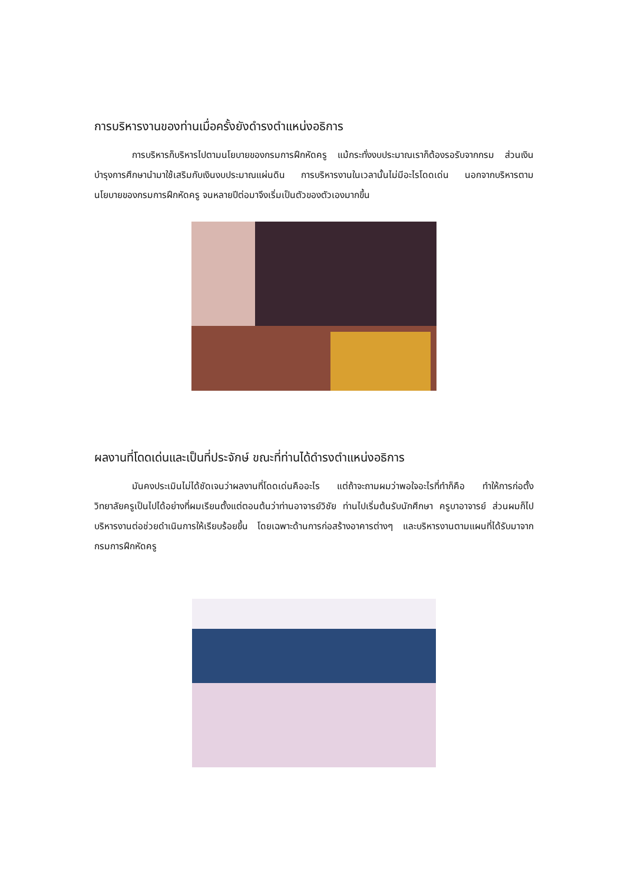การบริหารงานของท่านเมื่อครั้งยังดำรงตำแหน่งอธิการ
การบริหารก็บริหารไปตามนโยบายของกรมการฝึกหัดครู แม้กระทั่งงบประมาณเราก็ต้องรอรับจากกรม ส่วนเงินบำรุงการศึกษานำมาใช้เสริมกับเงินงบประมาณแผ่นดิน การบริหารงานในเวลานั้นไม่มีอะไรโดดเด่น นอกจากบริหารตามนโยบายของกรมการฝึกหัดครู จนหลายปีต่อมาจึงเริ่มเป็นตัวของตัวเองมากขึ้น
ผลงานที่โดดเด่นและเป็นที่ประจักษ์ ขณะที่ท่านได้ดำรงตำแหน่งอธิการ
มันคงประเมินไม่ได้ชัดเจนว่าผลงานที่โดดเด่นคืออะไร แต่ถ้าจะถามผมว่าพอใจอะไรที่ทำก็คือ ทำให้การก่อตั้งวิทยาลัยครูเป็นไปได้อย่างที่ผมเรียนตั้งแต่ตอนต้นว่าท่านอาจารย์วิชัย ท่านไปเริ่มต้นรับนักศึกษา ครูบาอาจารย์ ส่วนผมก็ไปบริหารงานต่อช่วยดำเนินการให้เรียบร้อยขึ้น โดยเฉพาะด้านการก่อสร้างอาคารต่างๆ และบริหารงานตามแผนที่ได้รับมาจากกรมการฝึกหัดครู